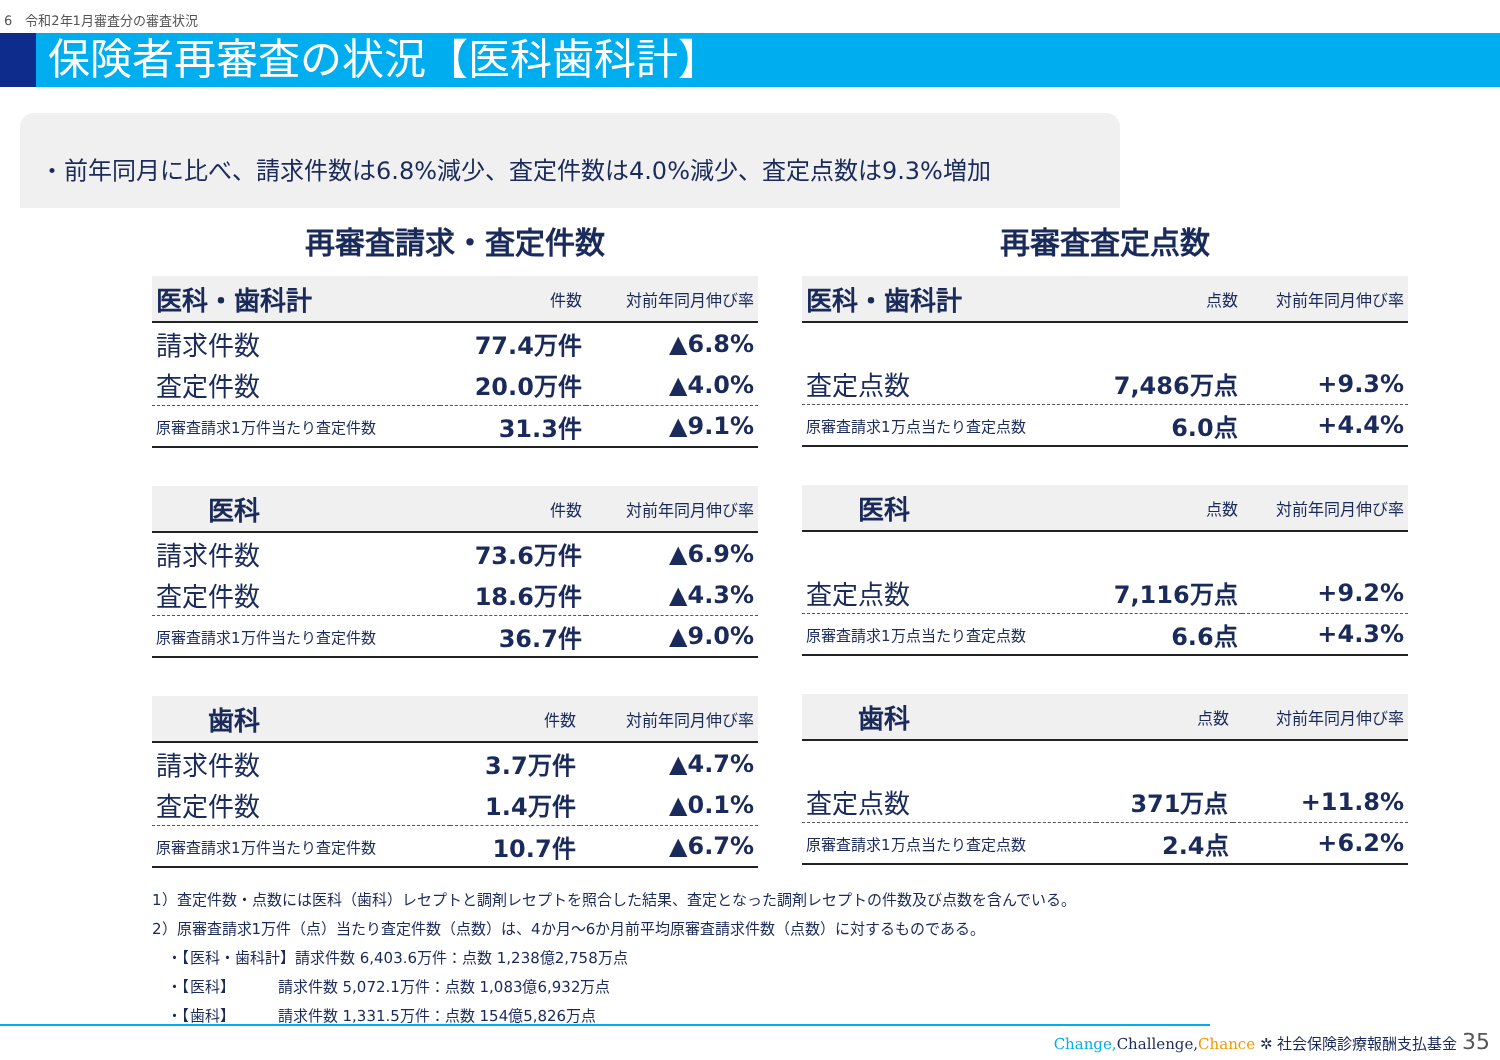6　令和2年1月審査分の審査状況
保険者再審査の状況【医科歯科計】
・前年同月に比べ、請求件数は6.8%減少、査定件数は4.0%減少、査定点数は9.3%増加
再審査請求・査定件数
| 医科・歯科計 | 件数 | 対前年同月伸び率 |
| --- | --- | --- |
| 請求件数 | 77.4万件 | ▲6.8% |
| 査定件数 | 20.0万件 | ▲4.0% |
| 原審査請求1万件当たり査定件数 | 31.3件 | ▲9.1% |
| 医科 | 件数 | 対前年同月伸び率 |
| --- | --- | --- |
| 請求件数 | 73.6万件 | ▲6.9% |
| 査定件数 | 18.6万件 | ▲4.3% |
| 原審査請求1万件当たり査定件数 | 36.7件 | ▲9.0% |
| 歯科 | 件数 | 対前年同月伸び率 |
| --- | --- | --- |
| 請求件数 | 3.7万件 | ▲4.7% |
| 査定件数 | 1.4万件 | ▲0.1% |
| 原審査請求1万件当たり査定件数 | 10.7件 | ▲6.7% |
再審査査定点数
| 医科・歯科計 | 点数 | 対前年同月伸び率 |
| --- | --- | --- |
| 査定点数 | 7,486万点 | +9.3% |
| 原審査請求1万点当たり査定点数 | 6.0点 | +4.4% |
| 医科 | 点数 | 対前年同月伸び率 |
| --- | --- | --- |
| 査定点数 | 7,116万点 | +9.2% |
| 原審査請求1万点当たり査定点数 | 6.6点 | +4.3% |
| 歯科 | 点数 | 対前年同月伸び率 |
| --- | --- | --- |
| 査定点数 | 371万点 | +11.8% |
| 原審査請求1万点当たり査定点数 | 2.4点 | +6.2% |
1）査定件数・点数には医科（歯科）レセプトと調剤レセプトを照合した結果、査定となった調剤レセプトの件数及び点数を含んでいる。
2）原審査請求1万件（点）当たり査定件数（点数）は、4か月～6か月前平均原審査請求件数（点数）に対するものである。
　・【医科・歯科計】請求件数 6,403.6万件：点数 1,238億2,758万点
　・【医科】　　　 請求件数 5,072.1万件：点数 1,083億6,932万点
　・【歯科】　　　 請求件数 1,331.5万件：点数 154億5,826万点
Change, Challenge, Chance ✲ 社会保険診療報酬支払基金 35